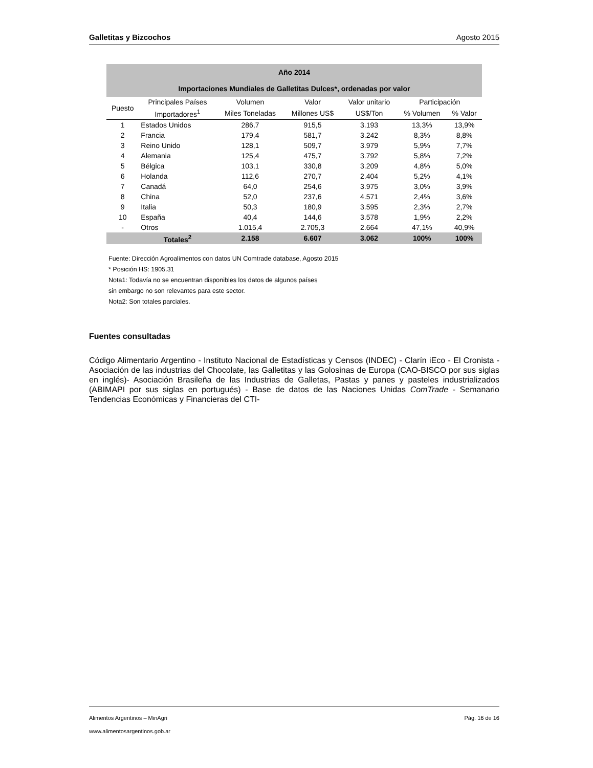Galletitas y Bizcochos Agosto 2015
| Año 2014 Importaciones Mundiales de Galletitas Dulces*, ordenadas por valor | | | | | | |
| --- | --- | --- | --- | --- | --- | --- |
| Puesto | Principales Países | Volumen | Valor | Valor unitario | Participación | |
| | Importadores<sup>1</sup> | Miles Toneladas | Millones US$ | US$/Ton | % Volumen | % Valor |
| 1 | Estados Unidos | 286,7 | 915,5 | 3.193 | 13,3% | 13,9% |
| 2 | Francia | 179,4 | 581,7 | 3.242 | 8,3% | 8,8% |
| 3 | Reino Unido | 128,1 | 509,7 | 3.979 | 5,9% | 7,7% |
| 4 | Alemania | 125,4 | 475,7 | 3.792 | 5,8% | 7,2% |
| 5 | Bélgica | 103,1 | 330,8 | 3.209 | 4,8% | 5,0% |
| 6 | Holanda | 112,6 | 270,7 | 2.404 | 5,2% | 4,1% |
| 7 | Canadá | 64,0 | 254,6 | 3.975 | 3,0% | 3,9% |
| 8 | China | 52,0 | 237,6 | 4.571 | 2,4% | 3,6% |
| 9 | Italia | 50,3 | 180,9 | 3.595 | 2,3% | 2,7% |
| 10 | España | 40,4 | 144,6 | 3.578 | 1,9% | 2,2% |
| - | Otros | 1.015,4 | 2.705,3 | 2.664 | 47,1% | 40,9% |
| | Totales<sup>2</sup> | 2.158 | 6.607 | 3.062 | 100% | 100% |
Fuente: Dirección Agroalimentos con datos UN Comtrade database, Agosto 2015
* Posición HS: 1905.31
Nota1: Todavía no se encuentran disponibles los datos de algunos países
sin embargo no son relevantes para este sector.
Nota2: Son totales parciales.
Fuentes consultadas
Código Alimentario Argentino - Instituto Nacional de Estadísticas y Censos (INDEC) - Clarín iEco - El Cronista - Asociación de las industrias del Chocolate, las Galletitas y las Golosinas de Europa (CAO-BISCO por sus siglas en inglés)- Asociación Brasileña de las Industrias de Galletas, Pastas y panes y pasteles industrializados (ABIMAPI por sus siglas en portugués) - Base de datos de las Naciones Unidas ComTrade - Semanario Tendencias Económicas y Financieras del CTI-
Alimentos Argentinos – MinAgri Pág. 16 de 16
www.alimentosargentinos.gob.ar